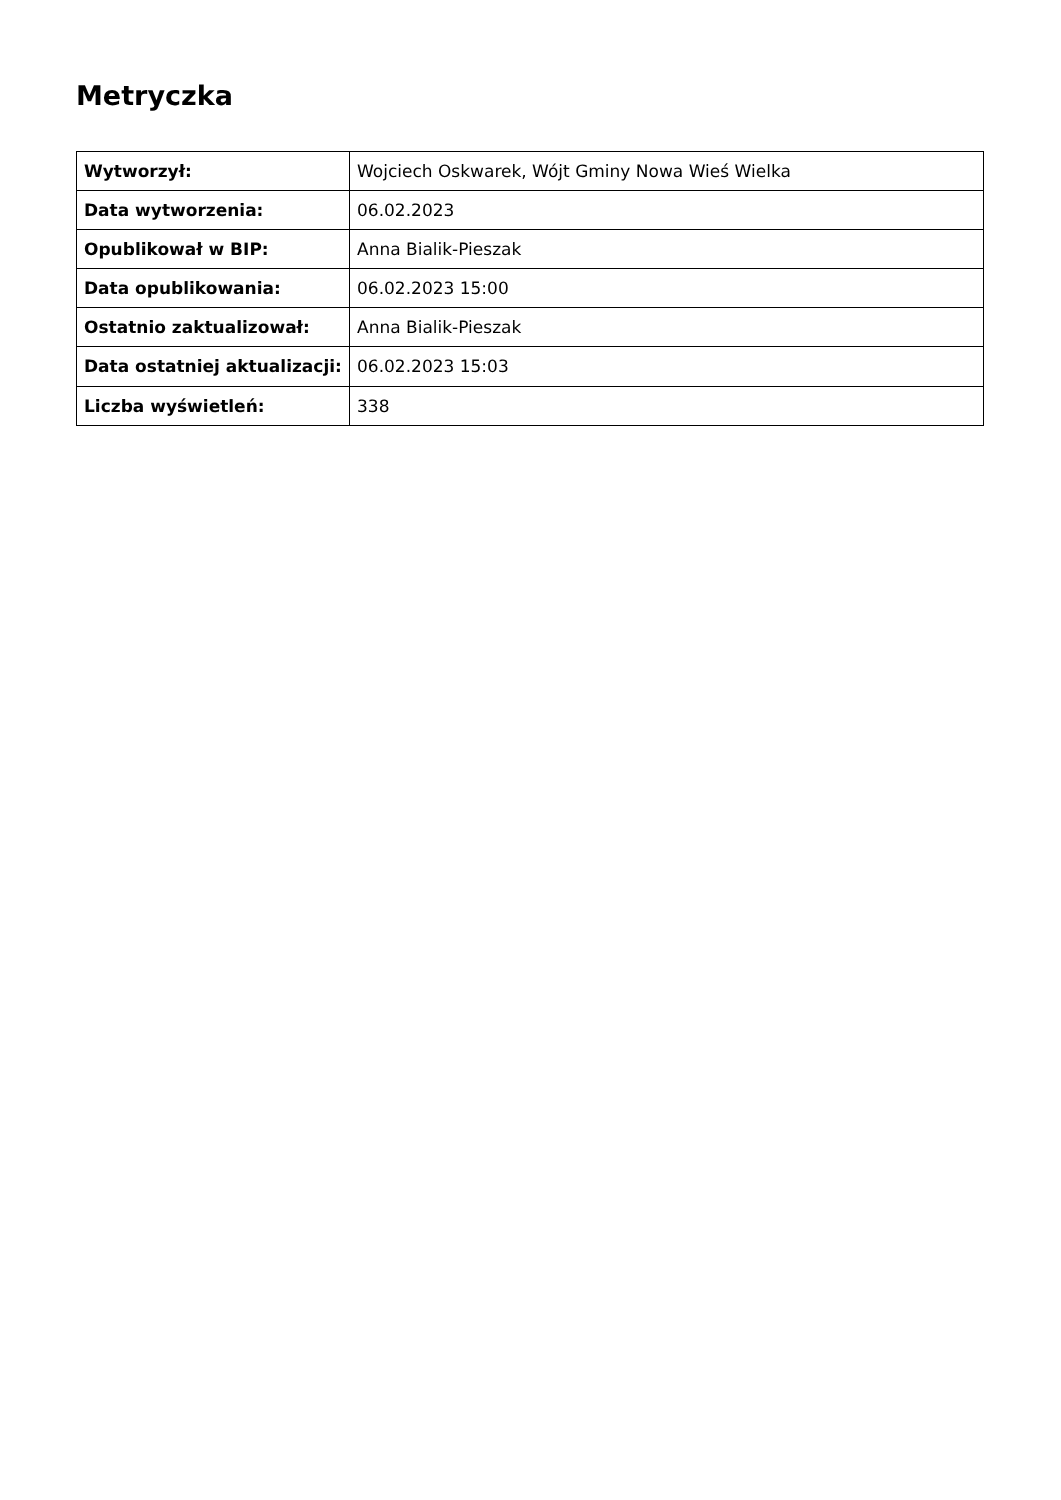Metryczka
| Wytworzył: | Wojciech Oskwarek, Wójt Gminy Nowa Wieś Wielka |
| Data wytworzenia: | 06.02.2023 |
| Opublikował w BIP: | Anna Bialik-Pieszak |
| Data opublikowania: | 06.02.2023 15:00 |
| Ostatnio zaktualizował: | Anna Bialik-Pieszak |
| Data ostatniej aktualizacji: | 06.02.2023 15:03 |
| Liczba wyświetleń: | 338 |